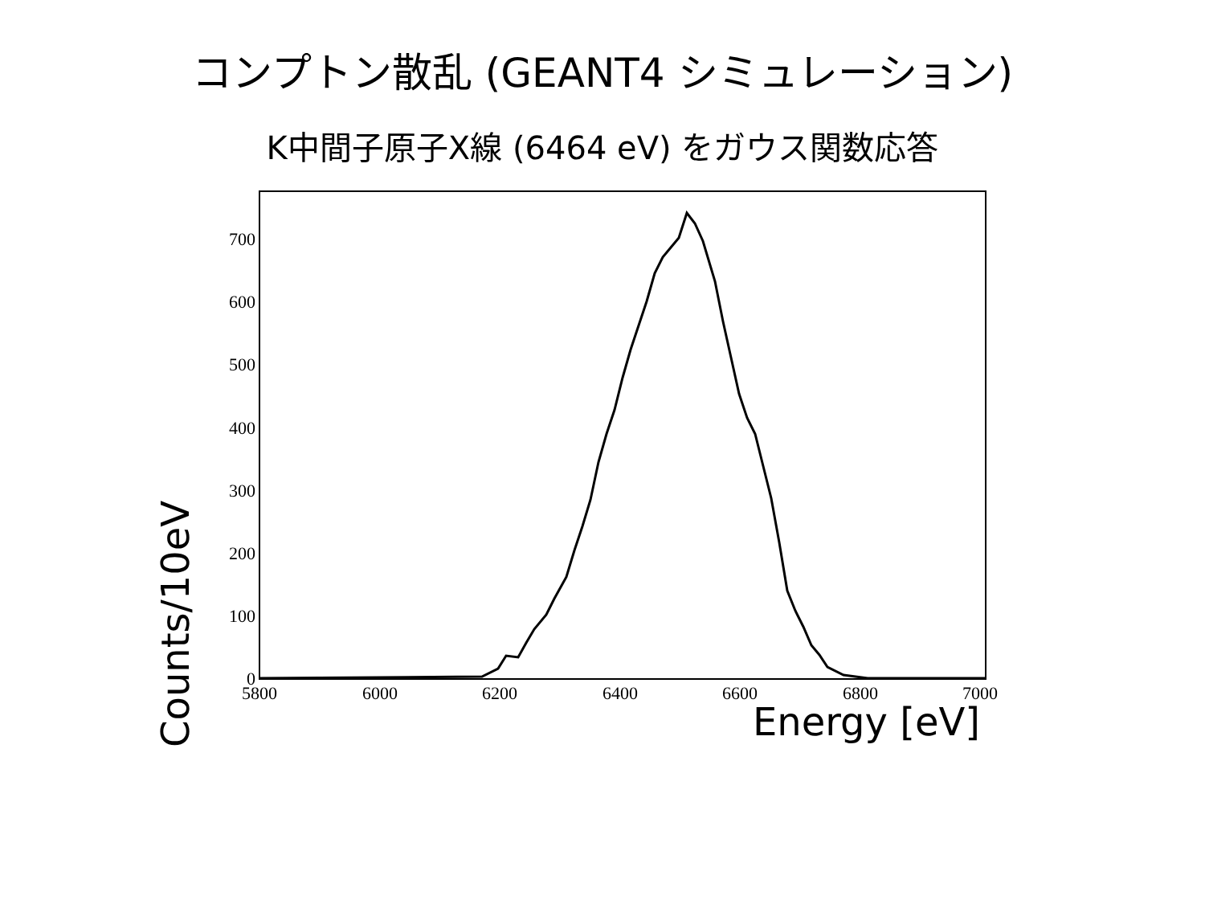コンプトン散乱 (GEANT4 シミュレーション)
K中間子原子X線 (6464 eV) をガウス関数応答
0
100
200
300
400
500
600
700
5800
6000
6200
6400
6600
6800
7000
Counts/10eV
Energy [eV]